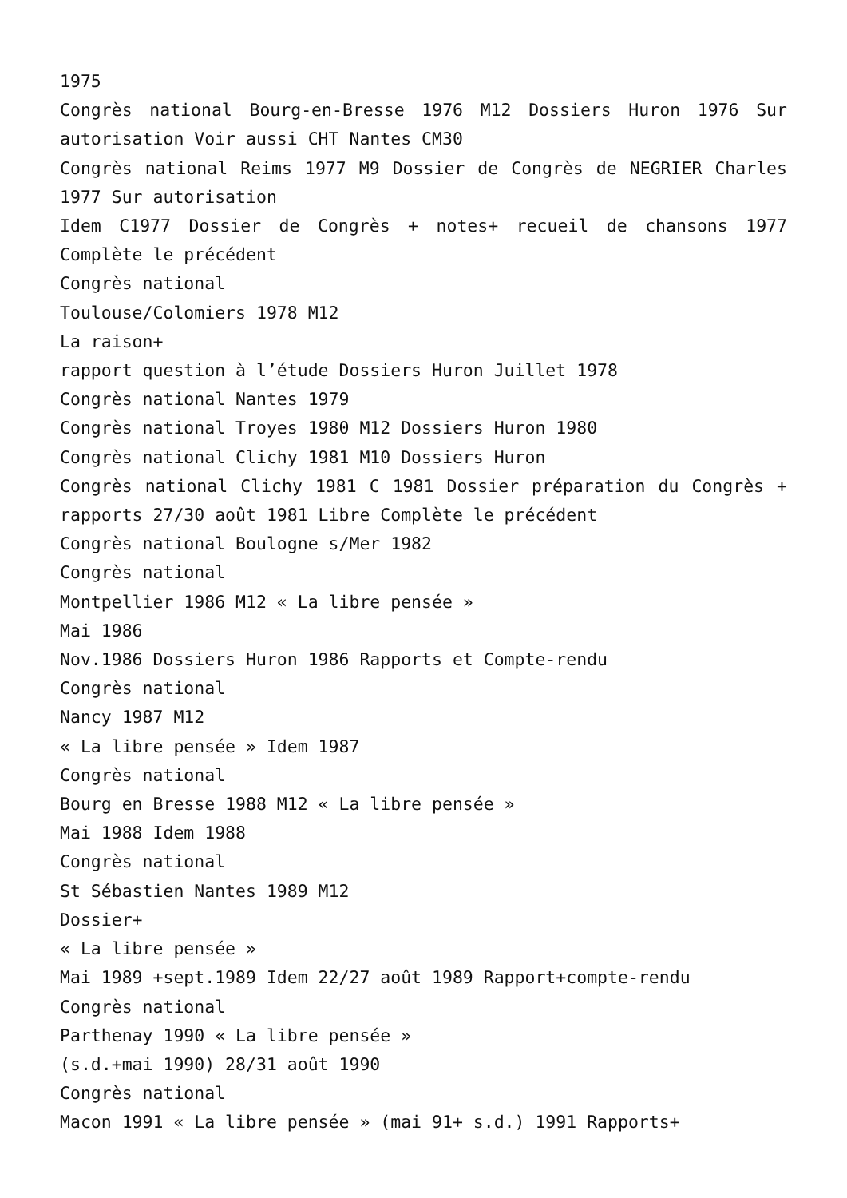1975
Congrès national Bourg-en-Bresse 1976 M12 Dossiers Huron 1976 Sur autorisation Voir aussi CHT Nantes CM30
Congrès national Reims 1977 M9 Dossier de Congrès de NEGRIER Charles 1977 Sur autorisation
Idem C1977 Dossier de Congrès + notes+ recueil de chansons 1977 Complète le précédent
Congrès national
Toulouse/Colomiers 1978 M12
La raison+
rapport question à l’étude Dossiers Huron Juillet 1978
Congrès national Nantes 1979
Congrès national Troyes 1980 M12 Dossiers Huron 1980
Congrès national Clichy 1981 M10 Dossiers Huron
Congrès national Clichy 1981 C 1981 Dossier préparation du Congrès + rapports 27/30 août 1981 Libre Complète le précédent
Congrès national Boulogne s/Mer 1982
Congrès national
Montpellier 1986 M12 « La libre pensée »
Mai 1986
Nov.1986 Dossiers Huron 1986 Rapports et Compte-rendu
Congrès national
Nancy 1987 M12
« La libre pensée » Idem 1987
Congrès national
Bourg en Bresse 1988 M12 « La libre pensée »
Mai 1988 Idem 1988
Congrès national
St Sébastien Nantes 1989 M12
Dossier+
« La libre pensée »
Mai 1989 +sept.1989 Idem 22/27 août 1989 Rapport+compte-rendu
Congrès national
Parthenay 1990 « La libre pensée »
(s.d.+mai 1990) 28/31 août 1990
Congrès national
Macon 1991 « La libre pensée » (mai 91+ s.d.) 1991 Rapports+